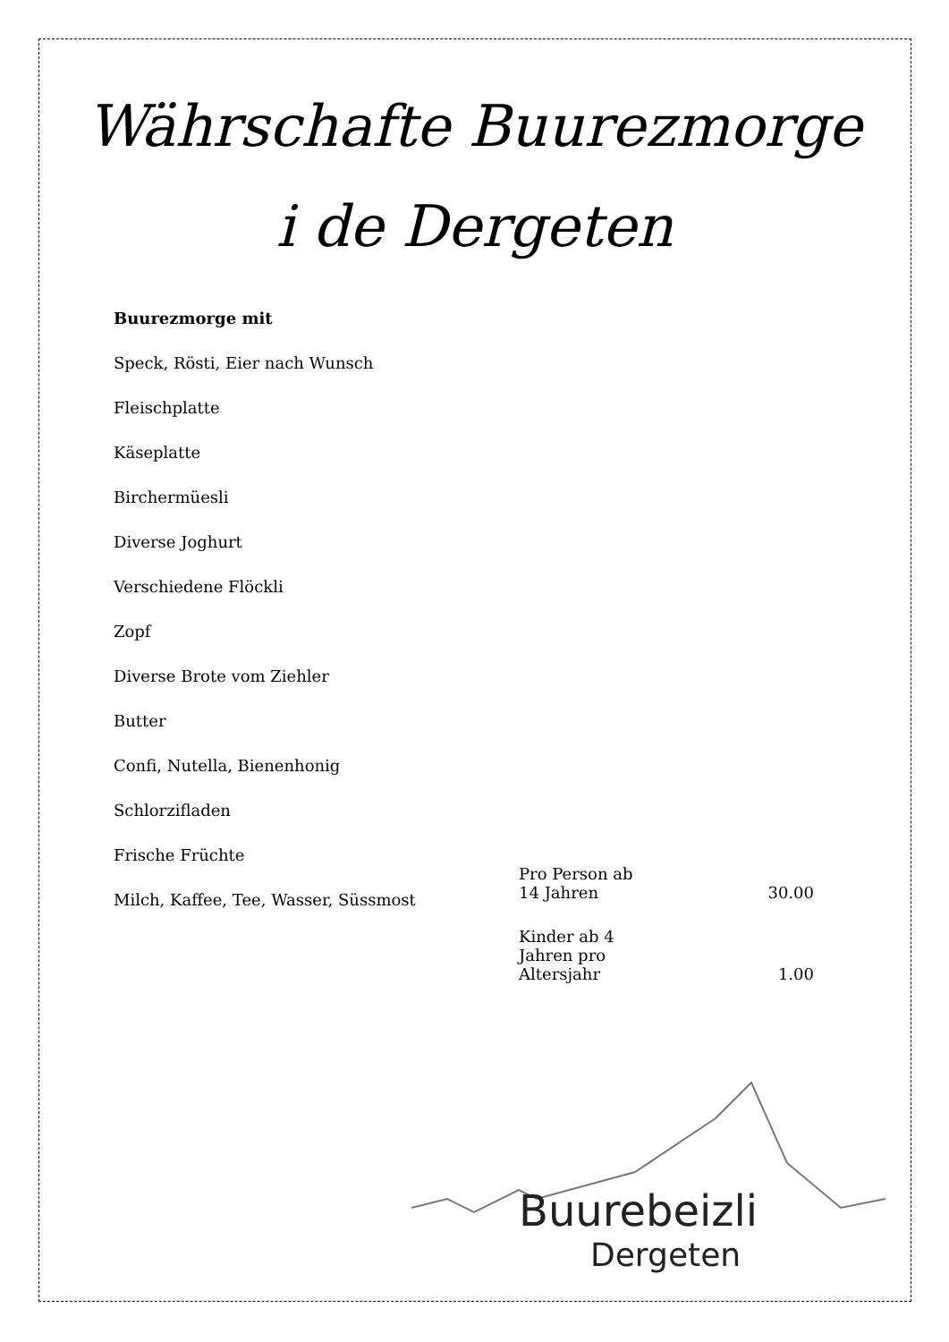Währschafte Buurezmorge
i de Dergeten
Buurezmorge mit
Speck, Rösti, Eier nach Wunsch
Fleischplatte
Käseplatte
Birchermüesli
Diverse Joghurt
Verschiedene Flöckli
Zopf
Diverse Brote vom Ziehler
Butter
Confi, Nutella, Bienenhonig
Schlorzifladen
Frische Früchte
Milch, Kaffee, Tee, Wasser, Süssmost
| Pro Person ab 14 Jahren | 30.00 |
| Kinder ab 4 Jahren pro Altersjahr | 1.00 |
Buurebeizli
Dergeten